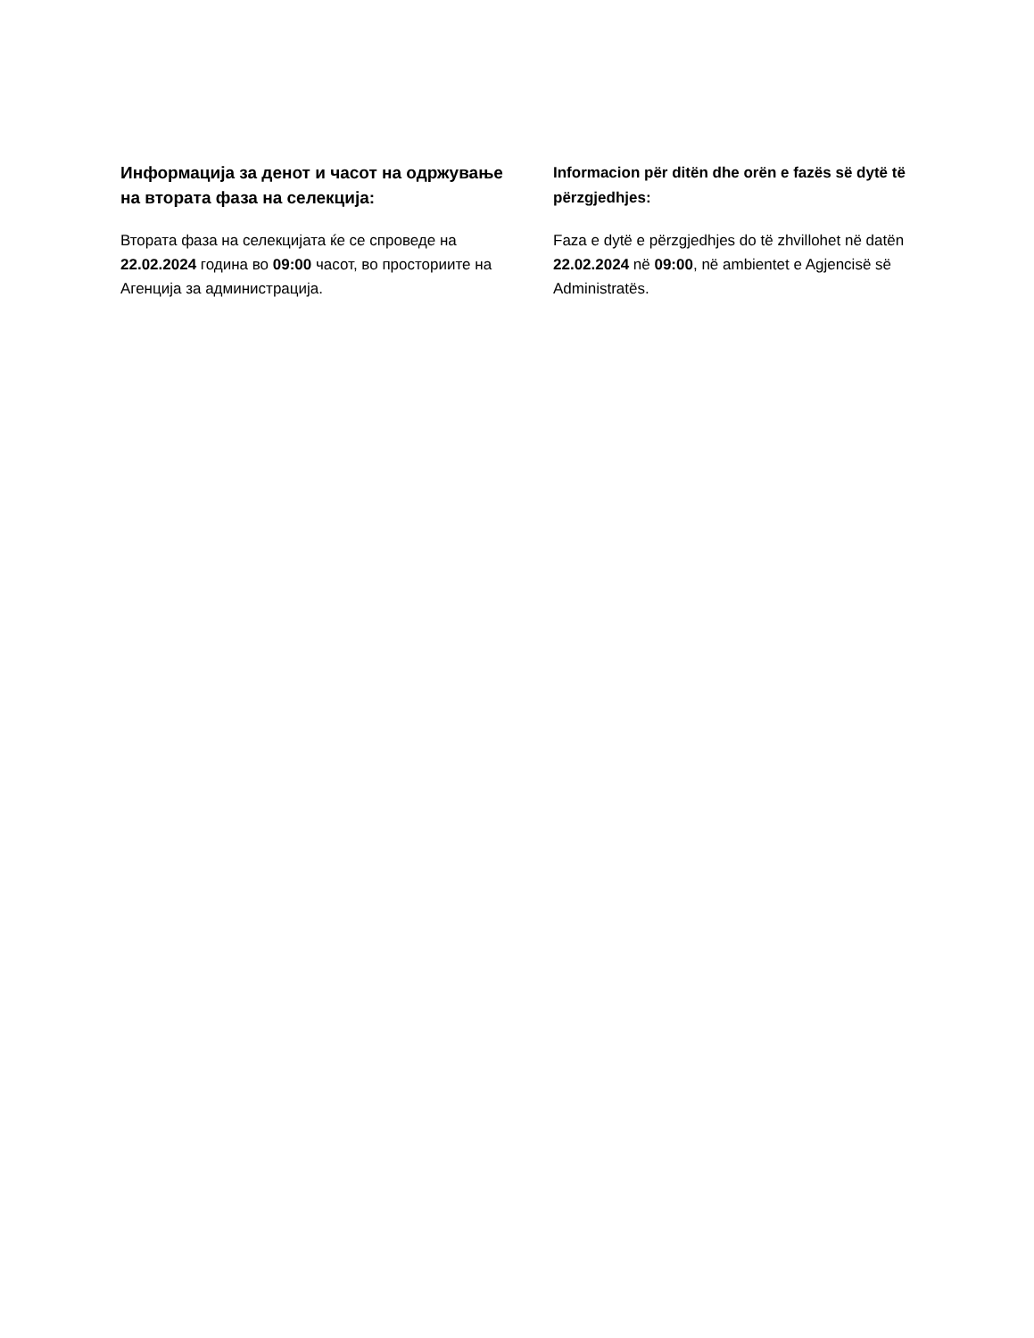Информација за денот и часот на одржување на втората фаза на селекција:
Втората фаза на селекцијата ќе се спроведе на 22.02.2024 година во 09:00 часот, во просториите на Агенција за администрација.
Informacion për ditën dhe orën e fazës së dytë të përzgjedhjes:
Faza e dytë e përzgjedhjes do të zhvillohet në datën 22.02.2024 në 09:00, në ambientet e Agjencisë së Administratës.